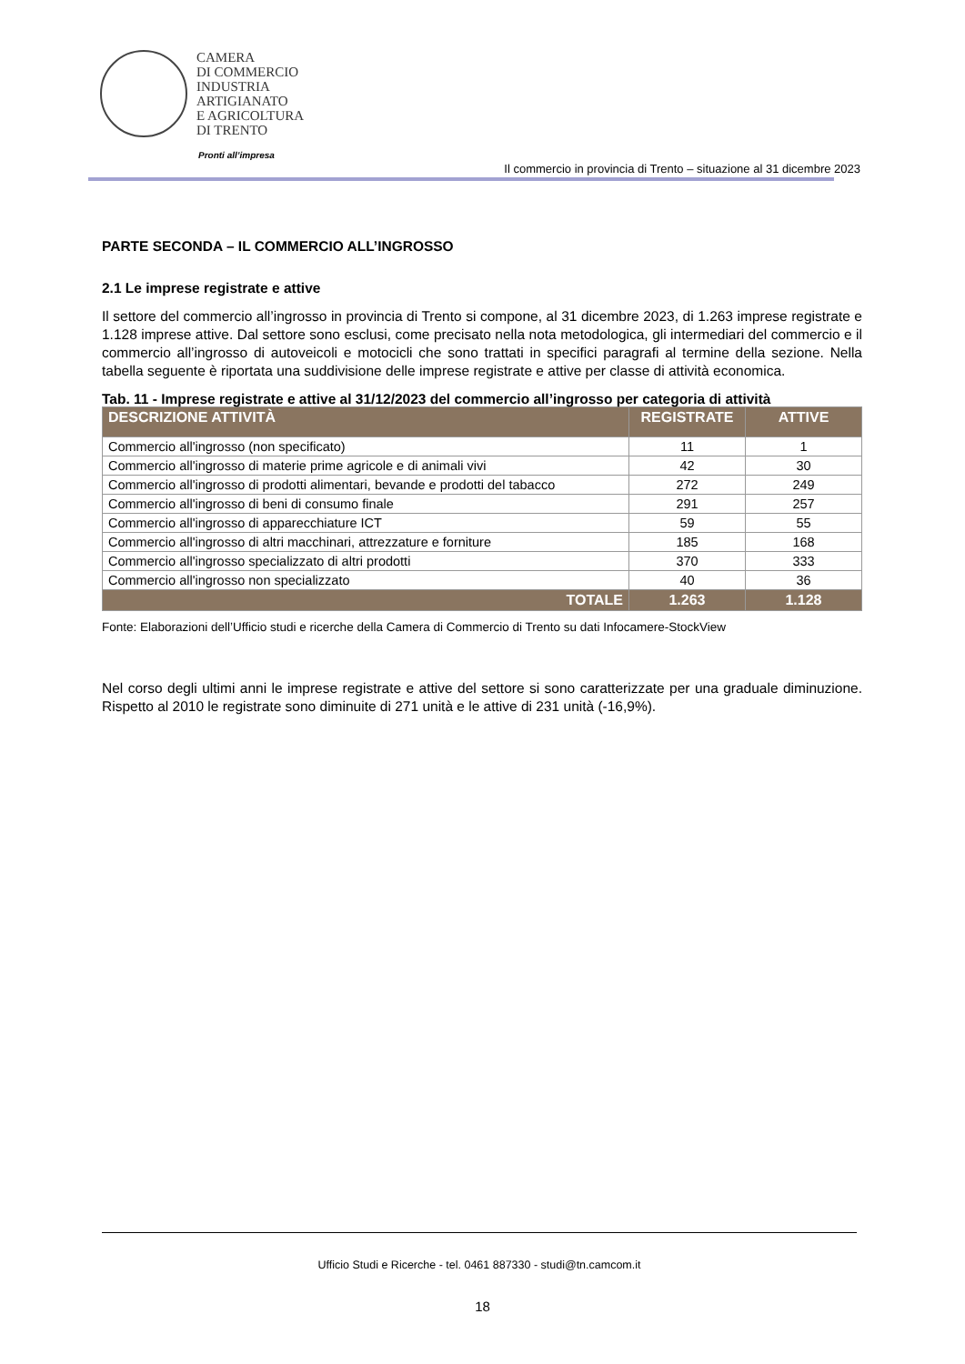CAMERA
DI COMMERCIO
INDUSTRIA
ARTIGIANATO
E AGRICOLTURA
DI TRENTO
Pronti all’impresa
Il commercio in provincia di Trento – situazione al 31 dicembre 2023
PARTE SECONDA – IL COMMERCIO ALL’INGROSSO
2.1 Le imprese registrate e attive
Il settore del commercio all’ingrosso in provincia di Trento si compone, al 31 dicembre 2023, di 1.263 imprese registrate e 1.128 imprese attive. Dal settore sono esclusi, come precisato nella nota metodologica, gli intermediari del commercio e il commercio all’ingrosso di autoveicoli e motocicli che sono trattati in specifici paragrafi al termine della sezione. Nella tabella seguente è riportata una suddivisione delle imprese registrate e attive per classe di attività economica.
Tab. 11 - Imprese registrate e attive al 31/12/2023 del commercio all’ingrosso per categoria di attività
| DESCRIZIONE ATTIVITÀ | REGISTRATE | ATTIVE |
| --- | --- | --- |
| Commercio all'ingrosso (non specificato) | 11 | 1 |
| Commercio all'ingrosso di materie prime agricole e di animali vivi | 42 | 30 |
| Commercio all'ingrosso di prodotti alimentari, bevande e prodotti del tabacco | 272 | 249 |
| Commercio all'ingrosso di beni di consumo finale | 291 | 257 |
| Commercio all'ingrosso di apparecchiature ICT | 59 | 55 |
| Commercio all'ingrosso di altri macchinari, attrezzature e forniture | 185 | 168 |
| Commercio all'ingrosso specializzato di altri prodotti | 370 | 333 |
| Commercio all'ingrosso non specializzato | 40 | 36 |
| TOTALE | 1.263 | 1.128 |
Fonte: Elaborazioni dell’Ufficio studi e ricerche della Camera di Commercio di Trento su dati Infocamere-StockView
Nel corso degli ultimi anni le imprese registrate e attive del settore si sono caratterizzate per una graduale diminuzione. Rispetto al 2010 le registrate sono diminuite di 271 unità e le attive di 231 unità (-16,9%).
Ufficio Studi e Ricerche - tel. 0461 887330 - studi@tn.camcom.it
18